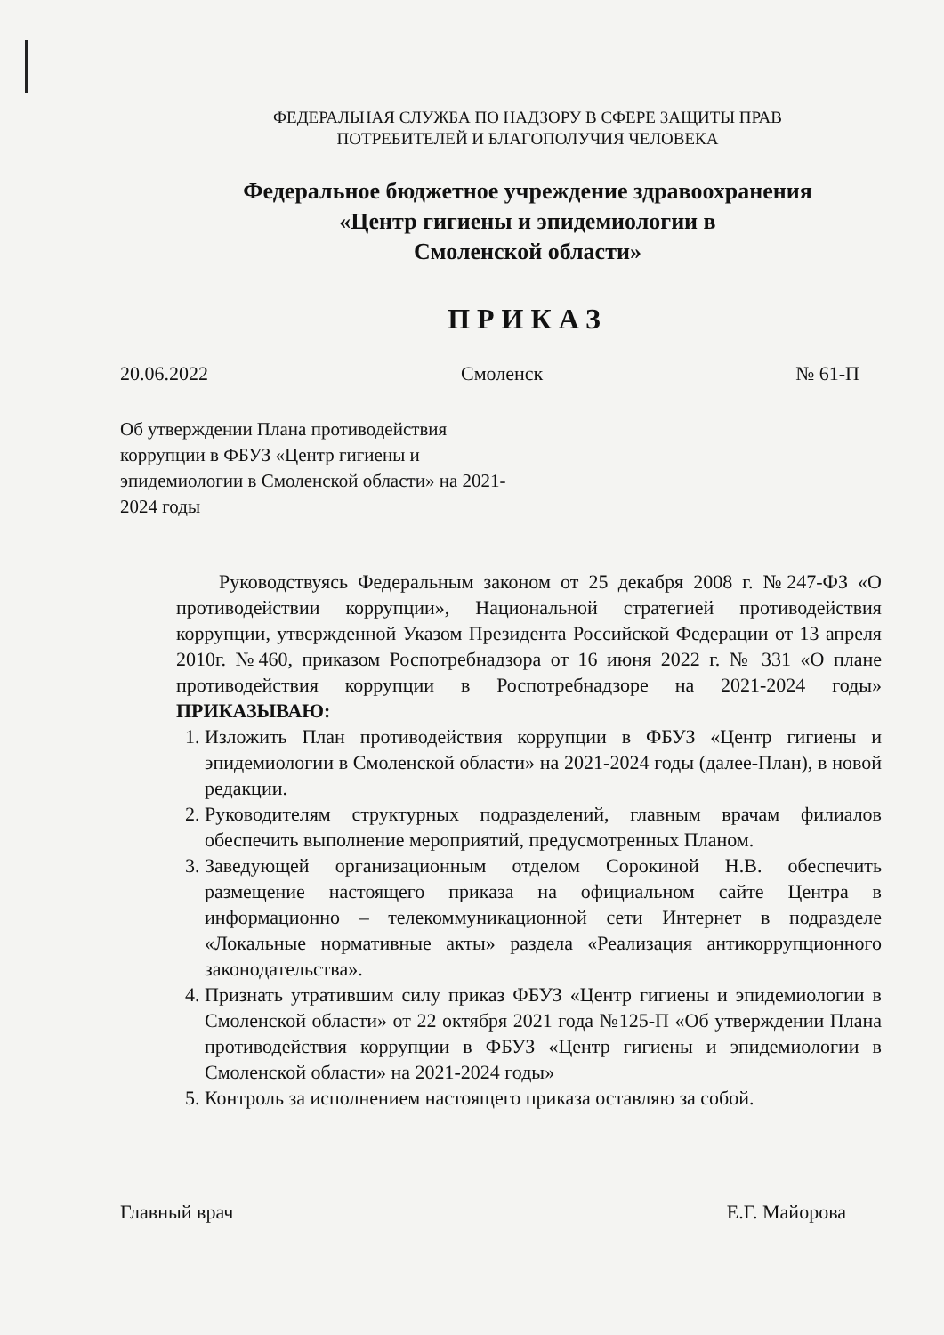ФЕДЕРАЛЬНАЯ СЛУЖБА ПО НАДЗОРУ В СФЕРЕ ЗАЩИТЫ ПРАВ
ПОТРЕБИТЕЛЕЙ И БЛАГОПОЛУЧИЯ ЧЕЛОВЕКА
Федеральное бюджетное учреждение здравоохранения
«Центр гигиены и эпидемиологии в
Смоленской области»
ПРИКАЗ
20.06.2022 Смоленск № 61-П
Об утверждении Плана противодействия коррупции в ФБУЗ «Центр гигиены и эпидемиологии в Смоленской области» на 2021-2024 годы
Руководствуясь Федеральным законом от 25 декабря 2008 г. №247-ФЗ «О противодействии коррупции», Национальной стратегией противодействия коррупции, утвержденной Указом Президента Российской Федерации от 13 апреля 2010г. №460, приказом Роспотребнадзора от 16 июня 2022 г. № 331 «О плане противодействия коррупции в Роспотребнадзоре на 2021-2024 годы» ПРИКАЗЫВАЮ:
1. Изложить План противодействия коррупции в ФБУЗ «Центр гигиены и эпидемиологии в Смоленской области» на 2021-2024 годы (далее-План), в новой редакции.
2. Руководителям структурных подразделений, главным врачам филиалов обеспечить выполнение мероприятий, предусмотренных Планом.
3. Заведующей организационным отделом Сорокиной Н.В. обеспечить размещение настоящего приказа на официальном сайте Центра в информационно – телекоммуникационной сети Интернет в подразделе «Локальные нормативные акты» раздела «Реализация антикоррупционного законодательства».
4. Признать утратившим силу приказ ФБУЗ «Центр гигиены и эпидемиологии в Смоленской области» от 22 октября 2021 года №125-П «Об утверждении Плана противодействия коррупции в ФБУЗ «Центр гигиены и эпидемиологии в Смоленской области» на 2021-2024 годы»
5. Контроль за исполнением настоящего приказа оставляю за собой.
Главный врач Е.Г. Майорова